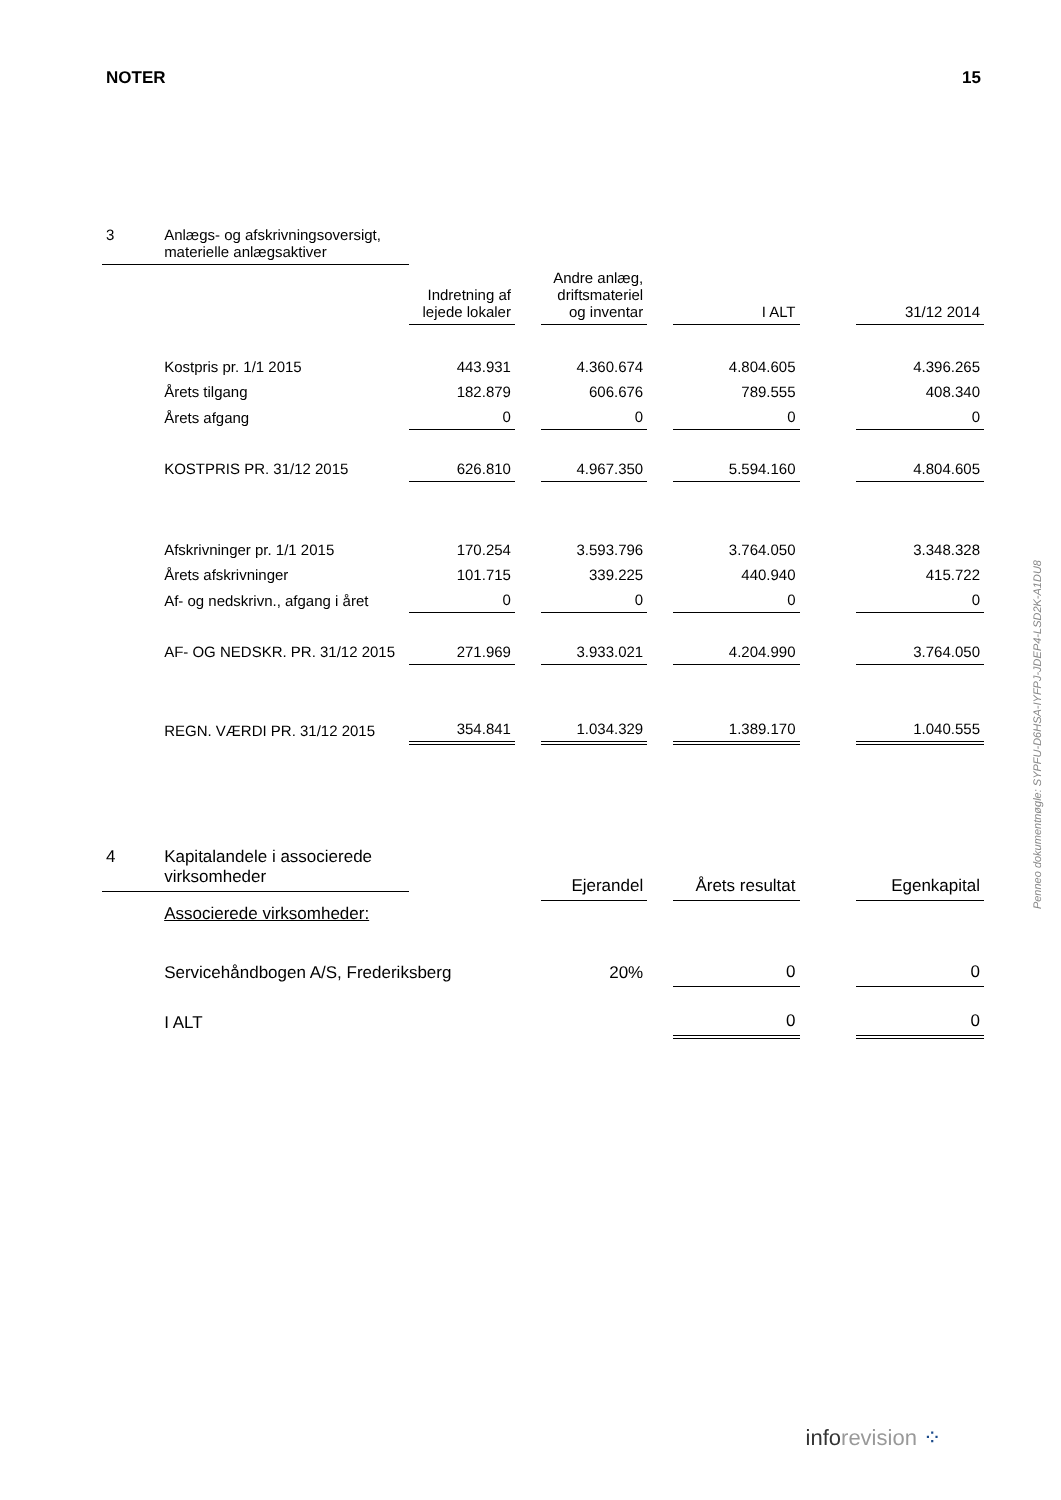NOTER 15
| 3 | Anlægs- og afskrivningsoversigt, materielle anlægsaktiver | | | | | | | |
| | | Indretning af lejede lokaler | | Andre anlæg, driftsmateriel og inventar | | I ALT | | 31/12 2014 |
| | Kostpris pr. 1/1 2015 | 443.931 | | 4.360.674 | | 4.804.605 | | 4.396.265 |
| | Årets tilgang | 182.879 | | 606.676 | | 789.555 | | 408.340 |
| | Årets afgang | 0 | | 0 | | 0 | | 0 |
| | KOSTPRIS PR. 31/12 2015 | 626.810 | | 4.967.350 | | 5.594.160 | | 4.804.605 |
| | Afskrivninger pr. 1/1 2015 | 170.254 | | 3.593.796 | | 3.764.050 | | 3.348.328 |
| | Årets afskrivninger | 101.715 | | 339.225 | | 440.940 | | 415.722 |
| | Af- og nedskrivn., afgang i året | 0 | | 0 | | 0 | | 0 |
| | AF- OG NEDSKR. PR. 31/12 2015 | 271.969 | | 3.933.021 | | 4.204.990 | | 3.764.050 |
| | REGN. VÆRDI PR. 31/12 2015 | 354.841 | | 1.034.329 | | 1.389.170 | | 1.040.555 |
| 4 | Kapitalandele i associerede virksomheder | | | Ejerandel | | Årets resultat | | Egenkapital |
| | Associerede virksomheder: | | | | | | | |
| | Servicehåndbogen A/S, Frederiksberg | | | 20% | | 0 | | 0 |
| | I ALT | | | | | 0 | | 0 |
Penneo dokumentnøgle: SYPFU-D6HSA-IYFPJ-JDEP4-LSD2K-A1DU8
inforevision ⁘